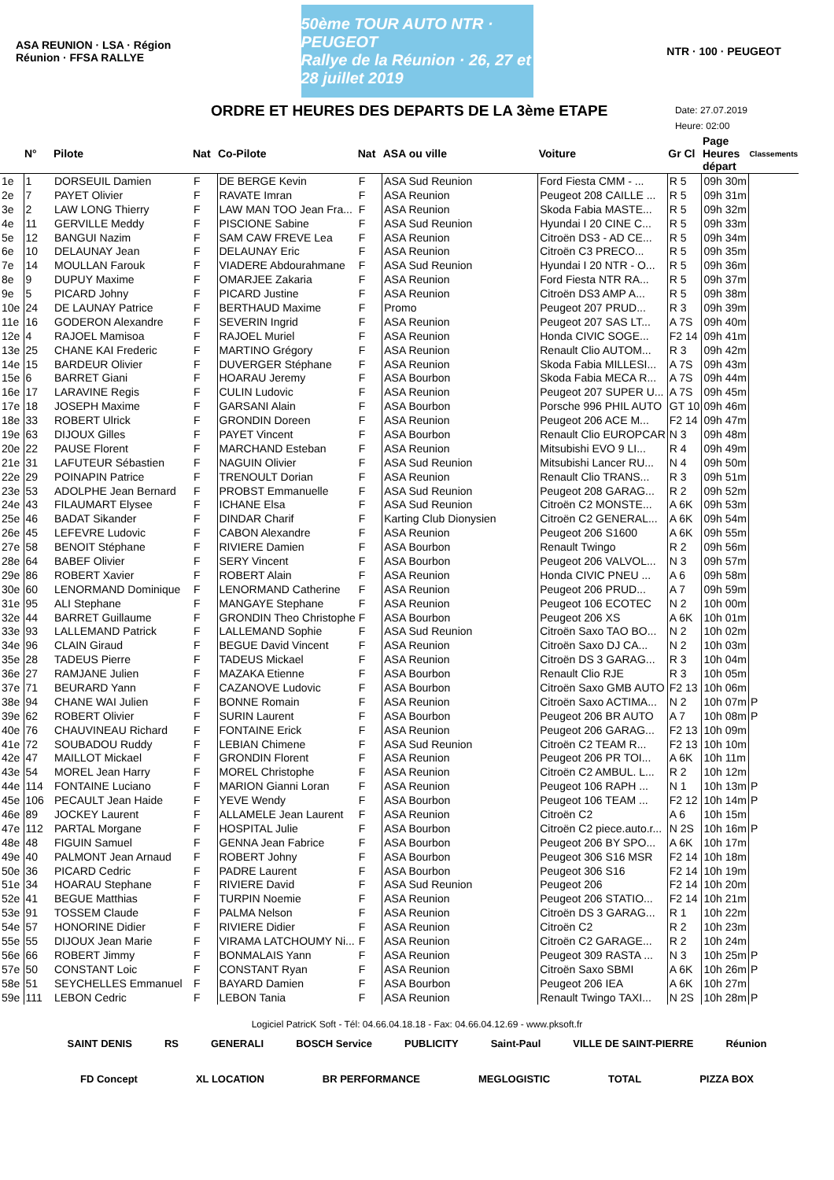ASA REUNION · LSA · Région Réunion · FFSA RALLYE
50ème TOUR AUTO NTR · PEUGEOT
Rallye de la Réunion · 26, 27 et 28 juillet 2019
NTR · 100 · PEUGEOT
ORDRE ET HEURES DES DEPARTS DE LA 3ème ETAPE
Date: 27.07.2019
Heure: 02:00
| | N° | Pilote | Nat | Co-Pilote | Nat | ASA ou ville | Voiture | Gr Cl | Page Heures départ | Classements |
| --- | --- | --- | --- | --- | --- | --- | --- | --- | --- | --- |
| 1e | 1 | DORSEUIL Damien | F | DE BERGE Kevin | F | ASA Sud Reunion | Ford Fiesta CMM - ... | R 5 | 09h 30m | |
| 2e | 7 | PAYET Olivier | F | RAVATE Imran | F | ASA Reunion | Peugeot 208 CAILLE ... | R 5 | 09h 31m | |
| 3e | 2 | LAW LONG Thierry | F | LAW MAN TOO Jean Fra... | F | ASA Reunion | Skoda Fabia MASTE... | R 5 | 09h 32m | |
| 4e | 11 | GERVILLE Meddy | F | PISCIONE Sabine | F | ASA Sud Reunion | Hyundai I 20 CINE C... | R 5 | 09h 33m | |
| 5e | 12 | BANGUI Nazim | F | SAM CAW FREVE Lea | F | ASA Reunion | Citroën DS3 - AD CE... | R 5 | 09h 34m | |
| 6e | 10 | DELAUNAY Jean | F | DELAUNAY Eric | F | ASA Reunion | Citroën C3 PRECO... | R 5 | 09h 35m | |
| 7e | 14 | MOULLAN Farouk | F | VIADERE Abdourahmane | F | ASA Sud Reunion | Hyundai I 20 NTR - O... | R 5 | 09h 36m | |
| 8e | 9 | DUPUY Maxime | F | OMARJEE Zakaria | F | ASA Reunion | Ford Fiesta NTR RA... | R 5 | 09h 37m | |
| 9e | 5 | PICARD Johny | F | PICARD Justine | F | ASA Reunion | Citroën DS3 AMP A... | R 5 | 09h 38m | |
| 10e | 24 | DE LAUNAY Patrice | F | BERTHAUD Maxime | F | Promo | Peugeot 207 PRUD... | R 3 | 09h 39m | |
| 11e | 16 | GODERON Alexandre | F | SEVERIN Ingrid | F | ASA Reunion | Peugeot 207 SAS LT... | A 7S | 09h 40m | |
| 12e | 4 | RAJOEL Mamisoa | F | RAJOEL Muriel | F | ASA Reunion | Honda CIVIC SOGE... | F2 14 | 09h 41m | |
| 13e | 25 | CHANE KAI Frederic | F | MARTINO Grégory | F | ASA Reunion | Renault Clio AUTOM... | R 3 | 09h 42m | |
| 14e | 15 | BARDEUR Olivier | F | DUVERGER Stéphane | F | ASA Reunion | Skoda Fabia MILLESI... | A 7S | 09h 43m | |
| 15e | 6 | BARRET Giani | F | HOARAU Jeremy | F | ASA Bourbon | Skoda Fabia MECA R... | A 7S | 09h 44m | |
| 16e | 17 | LARAVINE Regis | F | CULIN Ludovic | F | ASA Reunion | Peugeot 207 SUPER U... | A 7S | 09h 45m | |
| 17e | 18 | JOSEPH Maxime | F | GARSANI Alain | F | ASA Bourbon | Porsche 996 PHIL AUTO | GT 10 | 09h 46m | |
| 18e | 33 | ROBERT Ulrick | F | GRONDIN Doreen | F | ASA Reunion | Peugeot 206 ACE M... | F2 14 | 09h 47m | |
| 19e | 63 | DIJOUX Gilles | F | PAYET Vincent | F | ASA Bourbon | Renault Clio EUROPCAR | N 3 | 09h 48m | |
| 20e | 22 | PAUSE Florent | F | MARCHAND Esteban | F | ASA Reunion | Mitsubishi EVO 9 LI... | R 4 | 09h 49m | |
| 21e | 31 | LAFUTEUR Sébastien | F | NAGUIN Olivier | F | ASA Sud Reunion | Mitsubishi Lancer RU... | N 4 | 09h 50m | |
| 22e | 29 | POINAPIN Patrice | F | TRENOULT Dorian | F | ASA Reunion | Renault Clio TRANS... | R 3 | 09h 51m | |
| 23e | 53 | ADOLPHE Jean Bernard | F | PROBST Emmanuelle | F | ASA Sud Reunion | Peugeot 208 GARAG... | R 2 | 09h 52m | |
| 24e | 43 | FILAUMART Elysee | F | ICHANE Elsa | F | ASA Sud Reunion | Citroën C2 MONSTE... | A 6K | 09h 53m | |
| 25e | 46 | BADAT Sikander | F | DINDAR Charif | F | Karting Club Dionysien | Citroën C2 GENERAL... | A 6K | 09h 54m | |
| 26e | 45 | LEFEVRE Ludovic | F | CABON Alexandre | F | ASA Reunion | Peugeot 206 S1600 | A 6K | 09h 55m | |
| 27e | 58 | BENOIT Stéphane | F | RIVIERE Damien | F | ASA Bourbon | Renault Twingo | R 2 | 09h 56m | |
| 28e | 64 | BABEF Olivier | F | SERY Vincent | F | ASA Bourbon | Peugeot 206 VALVOL... | N 3 | 09h 57m | |
| 29e | 86 | ROBERT Xavier | F | ROBERT Alain | F | ASA Reunion | Honda CIVIC PNEU ... | A 6 | 09h 58m | |
| 30e | 60 | LENORMAND Dominique | F | LENORMAND Catherine | F | ASA Reunion | Peugeot 206 PRUD... | A 7 | 09h 59m | |
| 31e | 95 | ALI Stephane | F | MANGAYE Stephane | F | ASA Reunion | Peugeot 106 ECOTEC | N 2 | 10h 00m | |
| 32e | 44 | BARRET Guillaume | F | GRONDIN Theo Christophe | F | ASA Bourbon | Peugeot 206 XS | A 6K | 10h 01m | |
| 33e | 93 | LALLEMAND Patrick | F | LALLEMAND Sophie | F | ASA Sud Reunion | Citroën Saxo TAO BO... | N 2 | 10h 02m | |
| 34e | 96 | CLAIN Giraud | F | BEGUE David Vincent | F | ASA Reunion | Citroën Saxo DJ CA... | N 2 | 10h 03m | |
| 35e | 28 | TADEUS Pierre | F | TADEUS Mickael | F | ASA Reunion | Citroën DS 3 GARAG... | R 3 | 10h 04m | |
| 36e | 27 | RAMJANE Julien | F | MAZAKA Etienne | F | ASA Bourbon | Renault Clio RJE | R 3 | 10h 05m | |
| 37e | 71 | BEURARD Yann | F | CAZANOVE Ludovic | F | ASA Bourbon | Citroën Saxo GMB AUTO | F2 13 | 10h 06m | |
| 38e | 94 | CHANE WAI Julien | F | BONNE Romain | F | ASA Reunion | Citroën Saxo ACTIMA... | N 2 | 10h 07m | P |
| 39e | 62 | ROBERT Olivier | F | SURIN Laurent | F | ASA Bourbon | Peugeot 206 BR AUTO | A 7 | 10h 08m | P |
| 40e | 76 | CHAUVINEAU Richard | F | FONTAINE Erick | F | ASA Reunion | Peugeot 206 GARAG... | F2 13 | 10h 09m | |
| 41e | 72 | SOUBADOU Ruddy | F | LEBIAN Chimene | F | ASA Sud Reunion | Citroën C2 TEAM R... | F2 13 | 10h 10m | |
| 42e | 47 | MAILLOT Mickael | F | GRONDIN Florent | F | ASA Reunion | Peugeot 206 PR TOI... | A 6K | 10h 11m | |
| 43e | 54 | MOREL Jean Harry | F | MOREL Christophe | F | ASA Reunion | Citroën C2 AMBUL. L... | R 2 | 10h 12m | |
| 44e | 114 | FONTAINE Luciano | F | MARION Gianni Loran | F | ASA Reunion | Peugeot 106 RAPH ... | N 1 | 10h 13m | P |
| 45e | 106 | PECAULT Jean Haide | F | YEVE Wendy | F | ASA Bourbon | Peugeot 106 TEAM ... | F2 12 | 10h 14m | P |
| 46e | 89 | JOCKEY Laurent | F | ALLAMELE Jean Laurent | F | ASA Reunion | Citroën C2 | A 6 | 10h 15m | |
| 47e | 112 | PARTAL Morgane | F | HOSPITAL Julie | F | ASA Bourbon | Citroën C2 piece.auto.r... | N 2S | 10h 16m | P |
| 48e | 48 | FIGUIN Samuel | F | GENNA Jean Fabrice | F | ASA Bourbon | Peugeot 206 BY SPO... | A 6K | 10h 17m | |
| 49e | 40 | PALMONT Jean Arnaud | F | ROBERT Johny | F | ASA Bourbon | Peugeot 306 S16 MSR | F2 14 | 10h 18m | |
| 50e | 36 | PICARD Cedric | F | PADRE Laurent | F | ASA Bourbon | Peugeot 306 S16 | F2 14 | 10h 19m | |
| 51e | 34 | HOARAU Stephane | F | RIVIERE David | F | ASA Sud Reunion | Peugeot 206 | F2 14 | 10h 20m | |
| 52e | 41 | BEGUE Matthias | F | TURPIN Noemie | F | ASA Reunion | Peugeot 206 STATIO... | F2 14 | 10h 21m | |
| 53e | 91 | TOSSEM Claude | F | PALMA Nelson | F | ASA Reunion | Citroën DS 3 GARAG... | R 1 | 10h 22m | |
| 54e | 57 | HONORINE Didier | F | RIVIERE Didier | F | ASA Reunion | Citroën C2 | R 2 | 10h 23m | |
| 55e | 55 | DIJOUX Jean Marie | F | VIRAMA LATCHOUMY Ni... | F | ASA Reunion | Citroën C2 GARAGE... | R 2 | 10h 24m | |
| 56e | 66 | ROBERT Jimmy | F | BONMALAIS Yann | F | ASA Reunion | Peugeot 309 RASTA ... | N 3 | 10h 25m | P |
| 57e | 50 | CONSTANT Loic | F | CONSTANT Ryan | F | ASA Reunion | Citroën Saxo SBMI | A 6K | 10h 26m | P |
| 58e | 51 | SEYCHELLES Emmanuel | F | BAYARD Damien | F | ASA Bourbon | Peugeot 206 IEA | A 6K | 10h 27m | |
| 59e | 111 | LEBON Cedric | F | LEBON Tania | F | ASA Reunion | Renault Twingo TAXI... | N 2S | 10h 28m | P |
Logiciel PatricK Soft - Tél: 04.66.04.18.18 - Fax: 04.66.04.12.69 - www.pksoft.fr
SAINT DENIS RS GENERALI BOSCH Service PUBLICITY Saint-Paul VILLE DE SAINT-PIERRE Réunion FD Concept XL LOCATION BR PERFORMANCE MEGLOGISTIC TOTAL PIZZA BOX